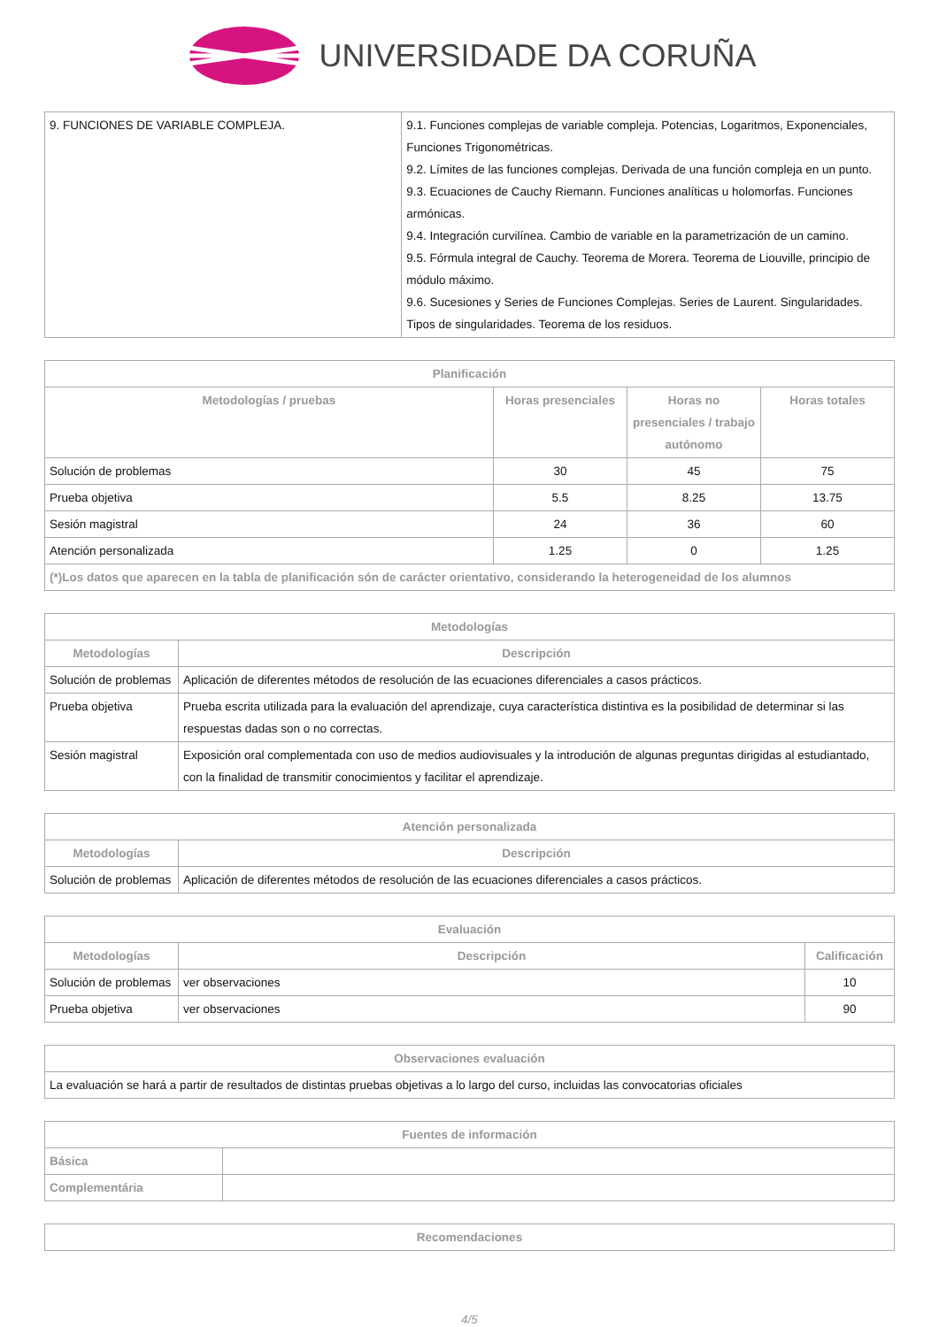UNIVERSIDADE DA CORUÑA
| 9. FUNCIONES DE VARIABLE COMPLEJA. | 9.1. Funciones complejas de variable compleja. Potencias, Logaritmos, Exponenciales, Funciones Trigonométricas. 9.2. Límites de las funciones complejas. Derivada de una función compleja en un punto. 9.3. Ecuaciones de Cauchy Riemann. Funciones analíticas u holomorfas. Funciones armónicas. 9.4. Integración curvilínea. Cambio de variable en la parametrización de un camino. 9.5. Fórmula integral de Cauchy. Teorema de Morera. Teorema de Liouville, principio de módulo máximo. 9.6. Sucesiones y Series de Funciones Complejas. Series de Laurent. Singularidades. Tipos de singularidades. Teorema de los residuos. |
| Planificación | | | |
| --- | --- | --- | --- |
| Metodologías / pruebas | Horas presenciales | Horas no presenciales / trabajo autónomo | Horas totales |
| Solución de problemas | 30 | 45 | 75 |
| Prueba objetiva | 5.5 | 8.25 | 13.75 |
| Sesión magistral | 24 | 36 | 60 |
| Atención personalizada | 1.25 | 0 | 1.25 |
| (*)Los datos que aparecen en la tabla de planificación són de carácter orientativo, considerando la heterogeneidad de los alumnos | | | |
| Metodologías | |
| --- | --- |
| Metodologías | Descripción |
| Solución de problemas | Aplicación de diferentes métodos de resolución de las ecuaciones diferenciales a casos prácticos. |
| Prueba objetiva | Prueba escrita utilizada para la evaluación del aprendizaje, cuya característica distintiva es la posibilidad de determinar si las respuestas dadas son o no correctas. |
| Sesión magistral | Exposición oral complementada con uso de medios audiovisuales y la introdución de algunas preguntas dirigidas al estudiantado, con la finalidad de transmitir conocimientos y facilitar el aprendizaje. |
| Atención personalizada | |
| --- | --- |
| Metodologías | Descripción |
| Solución de problemas | Aplicación de diferentes métodos de resolución de las ecuaciones diferenciales a casos prácticos. |
| Evaluación | | |
| --- | --- | --- |
| Metodologías | Descripción | Calificación |
| Solución de problemas | ver observaciones | 10 |
| Prueba objetiva | ver observaciones | 90 |
| Observaciones evaluación |
| --- |
| La evaluación se hará a partir de resultados de distintas pruebas objetivas a lo largo del curso, incluidas las convocatorias oficiales |
| Fuentes de información | |
| --- | --- |
| Básica | |
| Complementária | |
| Recomendaciones |
| --- |
4/5